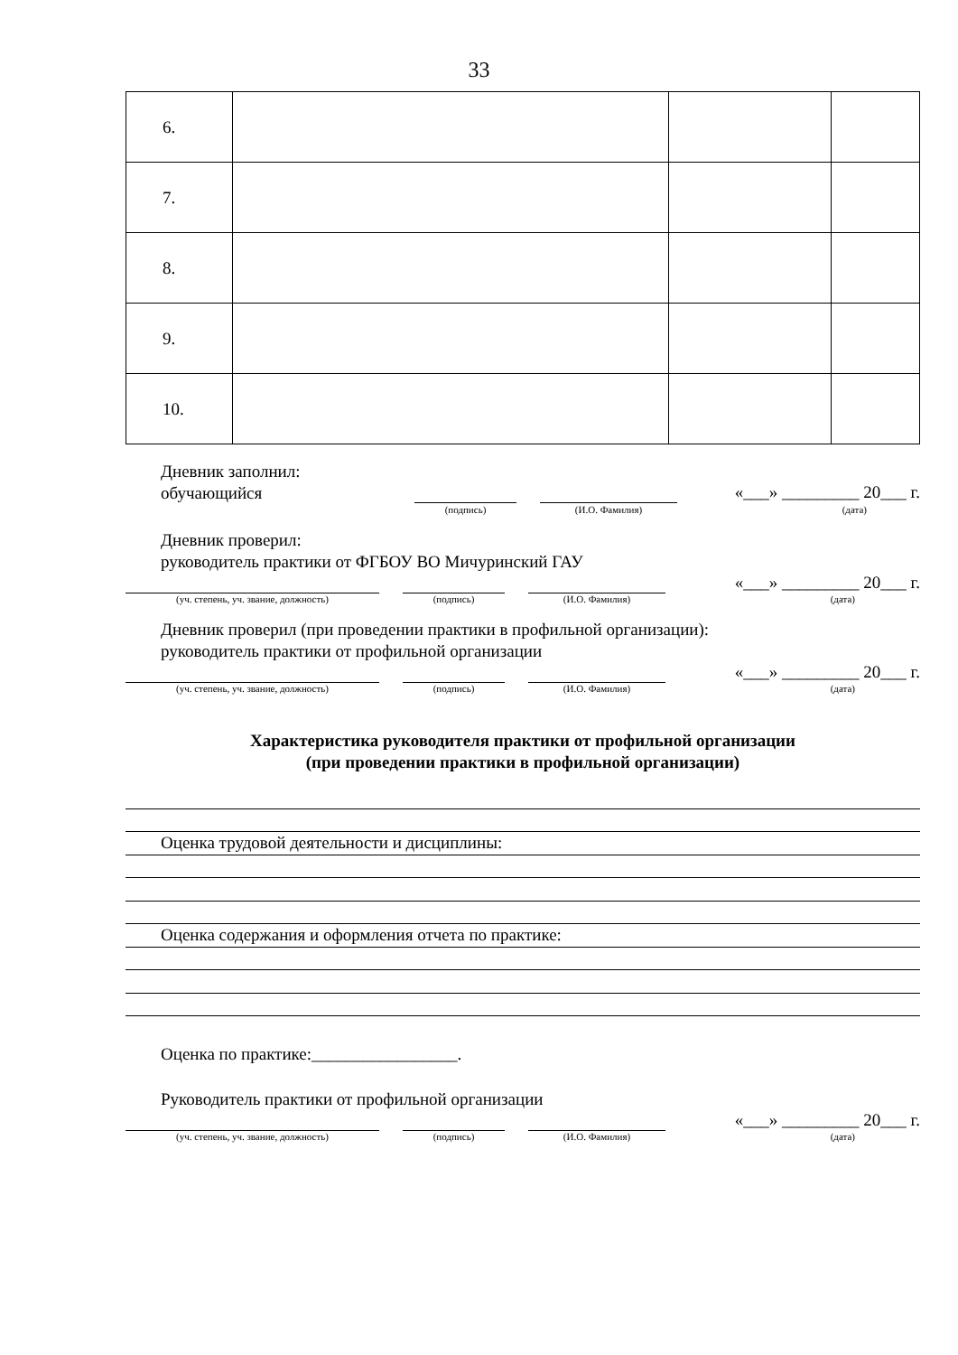33
| 6. | | | |
| 7. | | | |
| 8. | | | |
| 9. | | | |
| 10. | | | |
Дневник заполнил:
обучающийся
«___» _________ 20___ г.
(подпись) (И.О. Фамилия) (дата)
Дневник проверил:
руководитель практики от ФГБОУ ВО Мичуринский ГАУ
«___» _________ 20___ г.
(уч. степень, уч. звание, должность) (подпись) (И.О. Фамилия) (дата)
Дневник проверил (при проведении практики в профильной организации):
руководитель практики от профильной организации
«___» _________ 20___ г.
(уч. степень, уч. звание, должность) (подпись) (И.О. Фамилия) (дата)
Характеристика руководителя практики от профильной организации
(при проведении практики в профильной организации)
Оценка трудовой деятельности и дисциплины:
Оценка содержания и оформления отчета по практике:
Оценка по практике:_________________.
Руководитель практики от профильной организации
«___» _________ 20___ г.
(уч. степень, уч. звание, должность) (подпись) (И.О. Фамилия) (дата)